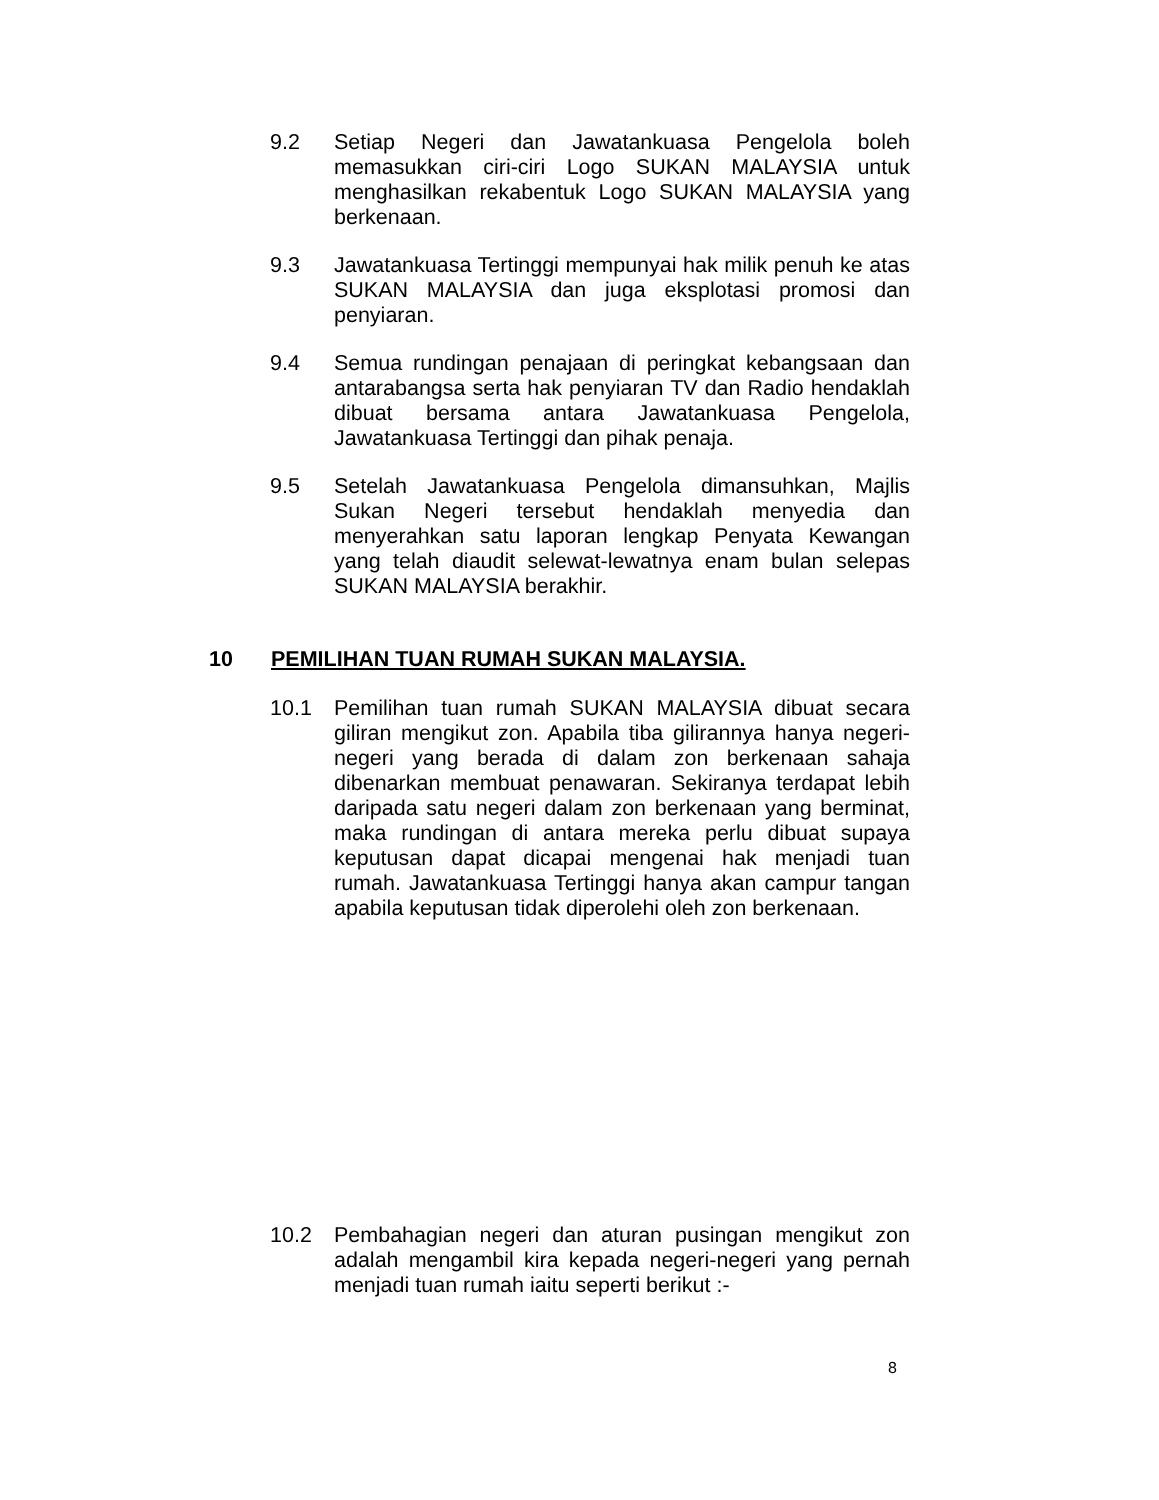9.2 Setiap Negeri dan Jawatankuasa Pengelola boleh memasukkan ciri-ciri Logo SUKAN MALAYSIA untuk menghasilkan rekabentuk Logo SUKAN MALAYSIA yang berkenaan.
9.3 Jawatankuasa Tertinggi mempunyai hak milik penuh ke atas SUKAN MALAYSIA dan juga eksplotasi promosi dan penyiaran.
9.4 Semua rundingan penajaan di peringkat kebangsaan dan antarabangsa serta hak penyiaran TV dan Radio hendaklah dibuat bersama antara Jawatankuasa Pengelola, Jawatankuasa Tertinggi dan pihak penaja.
9.5 Setelah Jawatankuasa Pengelola dimansuhkan, Majlis Sukan Negeri tersebut hendaklah menyedia dan menyerahkan satu laporan lengkap Penyata Kewangan yang telah diaudit selewat-lewatnya enam bulan selepas SUKAN MALAYSIA berakhir.
10 PEMILIHAN TUAN RUMAH SUKAN MALAYSIA.
10.1 Pemilihan tuan rumah SUKAN MALAYSIA dibuat secara giliran mengikut zon. Apabila tiba gilirannya hanya negeri-negeri yang berada di dalam zon berkenaan sahaja dibenarkan membuat penawaran. Sekiranya terdapat lebih daripada satu negeri dalam zon berkenaan yang berminat, maka rundingan di antara mereka perlu dibuat supaya keputusan dapat dicapai mengenai hak menjadi tuan rumah. Jawatankuasa Tertinggi hanya akan campur tangan apabila keputusan tidak diperolehi oleh zon berkenaan.
10.2 Pembahagian negeri dan aturan pusingan mengikut zon adalah mengambil kira kepada negeri-negeri yang pernah menjadi tuan rumah iaitu seperti berikut :-
8